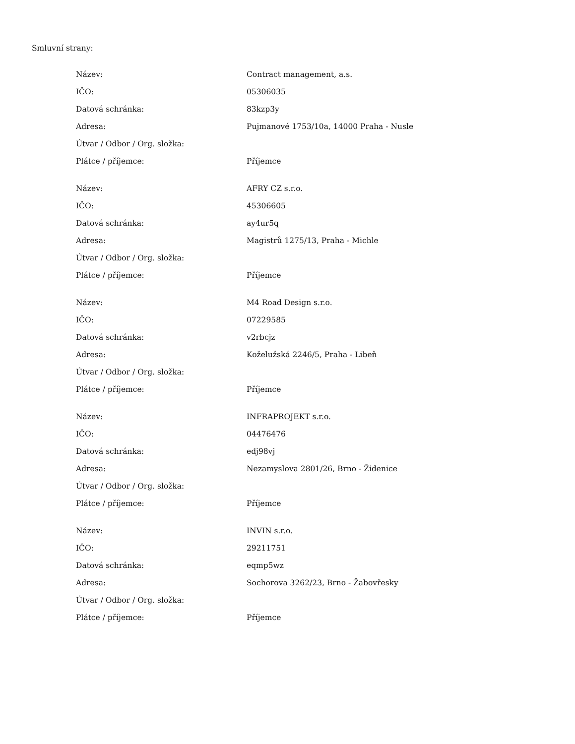Smluvní strany:
| Název: | Contract management, a.s. |
| IČO: | 05306035 |
| Datová schránka: | 83kzp3y |
| Adresa: | Pujmanové 1753/10a, 14000 Praha - Nusle |
| Útvar / Odbor / Org. složka: | |
| Plátce / příjemce: | Příjemce |
| Název: | AFRY CZ s.r.o. |
| IČO: | 45306605 |
| Datová schránka: | ay4ur5q |
| Adresa: | Magistrů 1275/13, Praha - Michle |
| Útvar / Odbor / Org. složka: | |
| Plátce / příjemce: | Příjemce |
| Název: | M4 Road Design s.r.o. |
| IČO: | 07229585 |
| Datová schránka: | v2rbcjz |
| Adresa: | Koželužská 2246/5, Praha - Libeň |
| Útvar / Odbor / Org. složka: | |
| Plátce / příjemce: | Příjemce |
| Název: | INFRAPROJEKT s.r.o. |
| IČO: | 04476476 |
| Datová schránka: | edj98vj |
| Adresa: | Nezamyslova 2801/26, Brno - Židenice |
| Útvar / Odbor / Org. složka: | |
| Plátce / příjemce: | Příjemce |
| Název: | INVIN s.r.o. |
| IČO: | 29211751 |
| Datová schránka: | eqmp5wz |
| Adresa: | Sochorova 3262/23, Brno - Žabovřesky |
| Útvar / Odbor / Org. složka: | |
| Plátce / příjemce: | Příjemce |